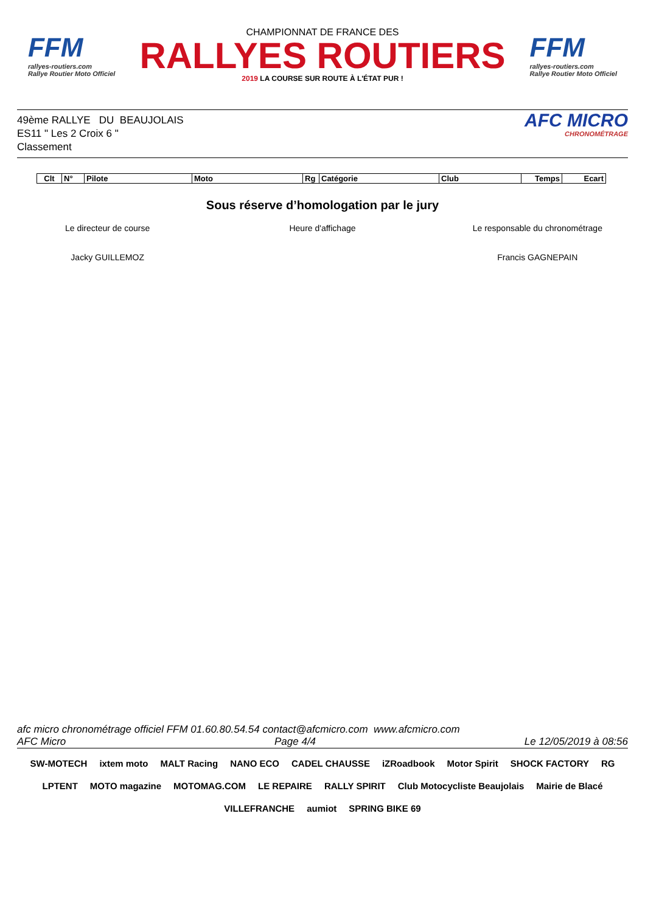FFM
rallyes-routiers.com
Rallye Routier Moto Officiel
CHAMPIONNAT DE FRANCE DES
RALLYES ROUTIERS
2019 LA COURSE SUR ROUTE À L'ÉTAT PUR !
FFM
rallyes-routiers.com
Rallye Routier Moto Officiel
49ème RALLYE DU BEAUJOLAIS
ES11 " Les 2 Croix 6 "
Classement
AFC MICRO
CHRONOMÉTRAGE
| Clt | N° | Pilote | Moto | Rg | Catégorie | Club | Temps | Ecart |
| --- | --- | --- | --- | --- | --- | --- | --- | --- |
Sous réserve d’homologation par le jury
Le directeur de course Heure d'affichage Le responsable du chronométrage
Jacky GUILLEMOZ Francis GAGNEPAIN
afc micro chronométrage officiel FFM 01.60.80.54.54 contact@afcmicro.com www.afcmicro.com
AFC Micro Page 4/4 Le 12/05/2019 à 08:56
SW-MOTECH ixtem moto MALT Racing NANO ECO CADEL CHAUSSE iZRoadbook Motor Spirit SHOCK FACTORY RG LPTENT MOTO magazine MOTOMAG.COM LE REPAIRE RALLY SPIRIT Club Motocycliste Beaujolais Mairie de Blacé VILLEFRANCHE aumiot SPRING BIKE 69